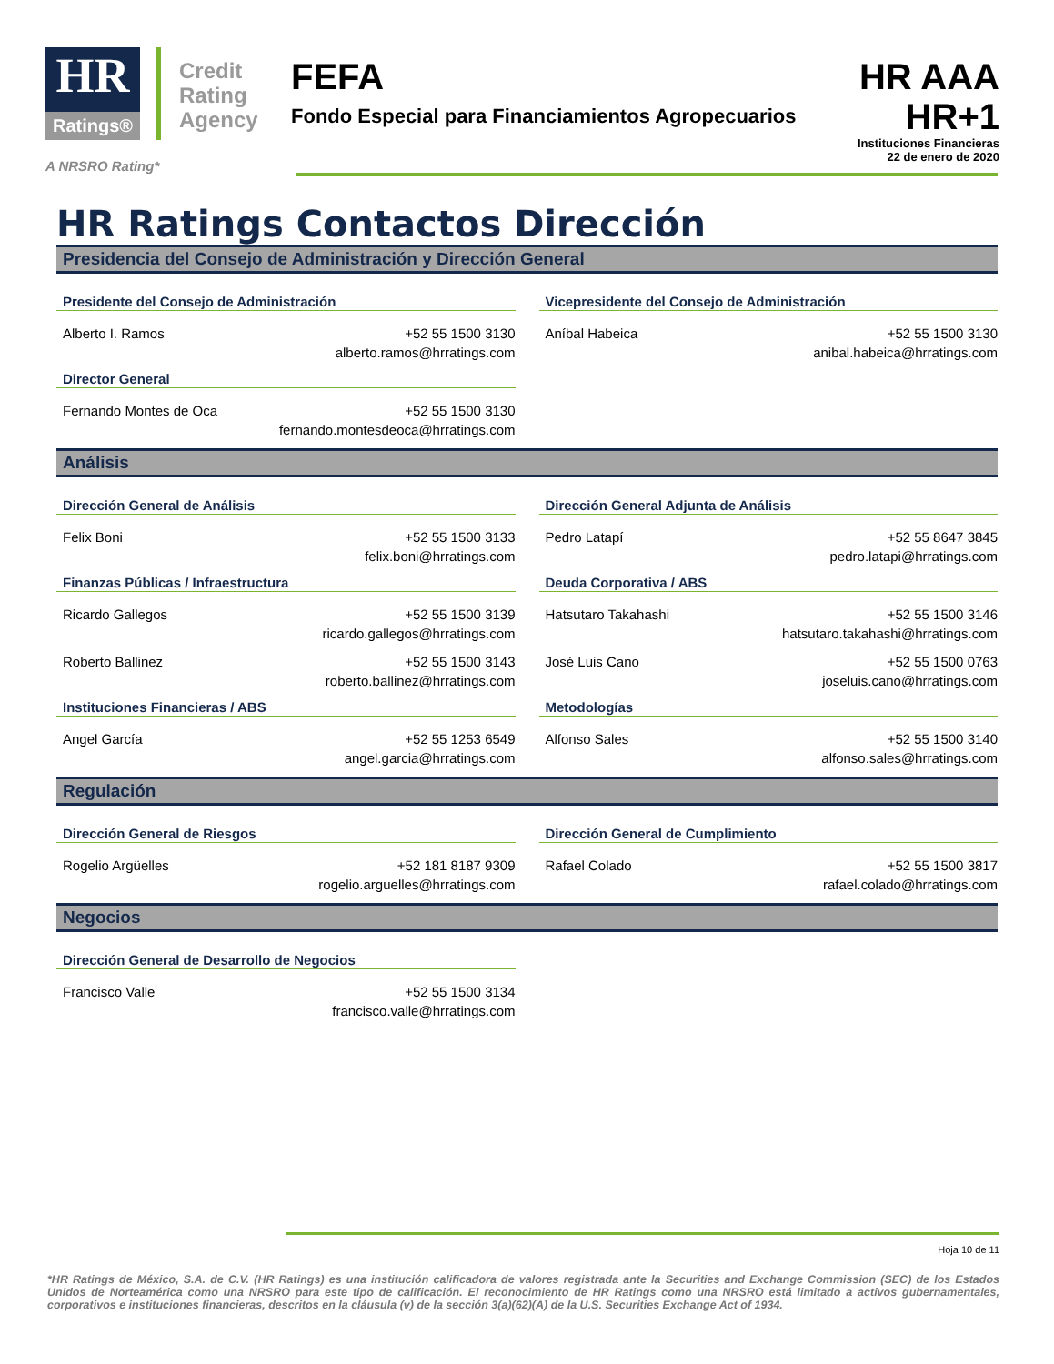HR Ratings®
Credit
Rating
Agency
A NRSRO Rating*
FEFA
Fondo Especial para Financiamientos Agropecuarios
HR AAA
HR+1
Instituciones Financieras
22 de enero de 2020
HR Ratings Contactos Dirección
Presidencia del Consejo de Administración y Dirección General
Presidente del Consejo de Administración
Alberto I. Ramos +52 55 1500 3130
alberto.ramos@hrratings.com
Director General
Fernando Montes de Oca +52 55 1500 3130
fernando.montesdeoca@hrratings.com
Vicepresidente del Consejo de Administración
Aníbal Habeica +52 55 1500 3130
anibal.habeica@hrratings.com
Análisis
Dirección General de Análisis
Felix Boni +52 55 1500 3133
felix.boni@hrratings.com
Finanzas Públicas / Infraestructura
Ricardo Gallegos +52 55 1500 3139
ricardo.gallegos@hrratings.com
Roberto Ballinez +52 55 1500 3143
roberto.ballinez@hrratings.com
Instituciones Financieras / ABS
Angel García +52 55 1253 6549
angel.garcia@hrratings.com
Dirección General Adjunta de Análisis
Pedro Latapí +52 55 8647 3845
pedro.latapi@hrratings.com
Deuda Corporativa / ABS
Hatsutaro Takahashi +52 55 1500 3146
hatsutaro.takahashi@hrratings.com
José Luis Cano +52 55 1500 0763
joseluis.cano@hrratings.com
Metodologías
Alfonso Sales +52 55 1500 3140
alfonso.sales@hrratings.com
Regulación
Dirección General de Riesgos
Rogelio Argüelles +52 181 8187 9309
rogelio.arguelles@hrratings.com
Dirección General de Cumplimiento
Rafael Colado +52 55 1500 3817
rafael.colado@hrratings.com
Negocios
Dirección General de Desarrollo de Negocios
Francisco Valle +52 55 1500 3134
francisco.valle@hrratings.com
Hoja 10 de 11
*HR Ratings de México, S.A. de C.V. (HR Ratings) es una institución calificadora de valores registrada ante la Securities and Exchange Commission (SEC) de los Estados Unidos de Norteamérica como una NRSRO para este tipo de calificación. El reconocimiento de HR Ratings como una NRSRO está limitado a activos gubernamentales, corporativos e instituciones financieras, descritos en la cláusula (v) de la sección 3(a)(62)(A) de la U.S. Securities Exchange Act of 1934.